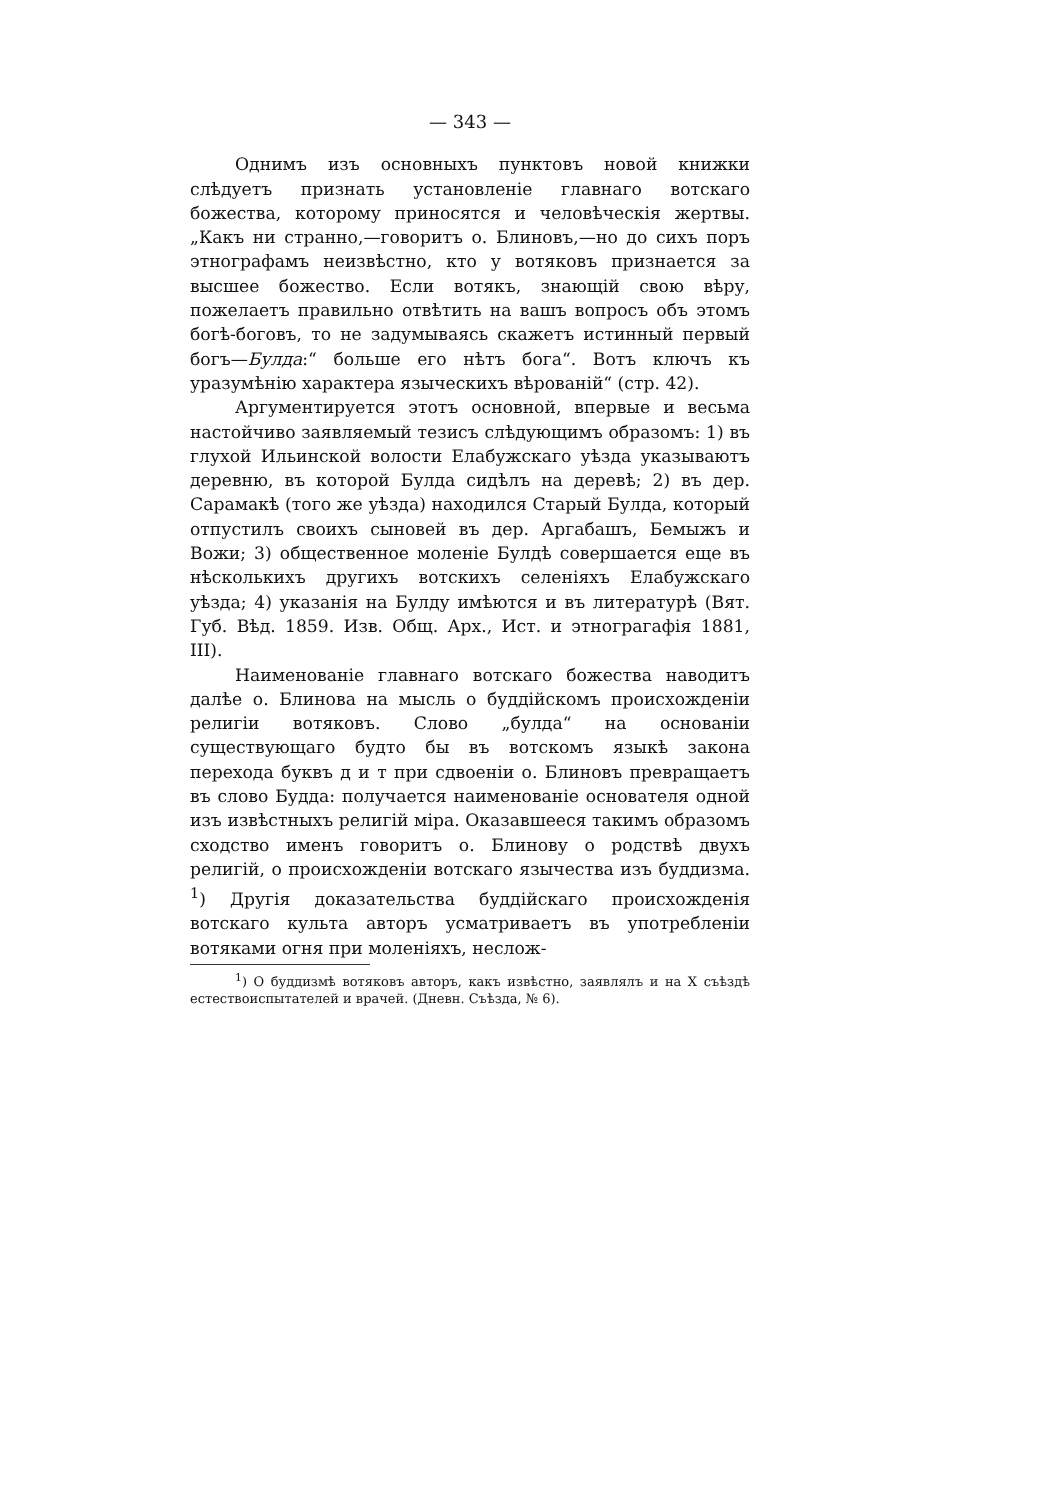— 343 —
Однимъ изъ основныхъ пунктовъ новой книжки слѣдуетъ признать установленіе главнаго вотскаго божества, которому приносятся и человѣческія жертвы. „Какъ ни странно,—говоритъ о. Блиновъ,—но до сихъ поръ этнографамъ неизвѣстно, кто у вотяковъ признается за высшее божество. Если вотякъ, знающій свою вѣру, пожелаетъ правильно отвѣтить на вашъ вопросъ объ этомъ богѣ-боговъ, то не задумываясь скажетъ истинный первый богъ—Булда:“ больше его нѣтъ бога“. Вотъ ключъ къ уразумѣнію характера языческихъ вѣрованій“ (стр. 42).
Аргументируется этотъ основной, впервые и весьма настойчиво заявляемый тезисъ слѣдующимъ образомъ: 1) въ глухой Ильинской волости Елабужскаго уѣзда указываютъ деревню, въ которой Булда сидѣлъ на деревѣ; 2) въ дер. Сарамакѣ (того же уѣзда) находился Старый Булда, который отпустилъ своихъ сыновей въ дер. Аргабашъ, Бемыжъ и Вожи; 3) общественное моленіе Булдѣ совершается еще въ нѣсколькихъ другихъ вотскихъ селеніяхъ Елабужскаго уѣзда; 4) указанія на Булду имѣются и въ литературѣ (Вят. Губ. Вѣд. 1859. Изв. Общ. Арх., Ист. и этнограгафія 1881, III).
Наименованіе главнаго вотскаго божества наводитъ далѣе о. Блинова на мысль о буддійскомъ происхожденіи религіи вотяковъ. Слово „булда“ на основаніи существующаго будто бы въ вотскомъ языкѣ закона перехода буквъ д и т при сдвоеніи о. Блиновъ превращаетъ въ слово Будда: получается наименованіе основателя одной изъ извѣстныхъ религій міра. Оказавшееся такимъ образомъ сходство именъ говоритъ о. Блинову о родствѣ двухъ религій, о происхожденіи вотскаго язычества изъ буддизма. <sup>1</sup>) Другія доказательства буддійскаго происхожденія вотскаго культа авторъ усматриваетъ въ употребленіи вотяками огня при моленіяхъ, неслож-
<sup>1</sup>) О буддизмѣ вотяковъ авторъ, какъ извѣстно, заявлялъ и на X съѣздѣ естествоиспытателей и врачей. (Дневн. Съѣзда, № 6).